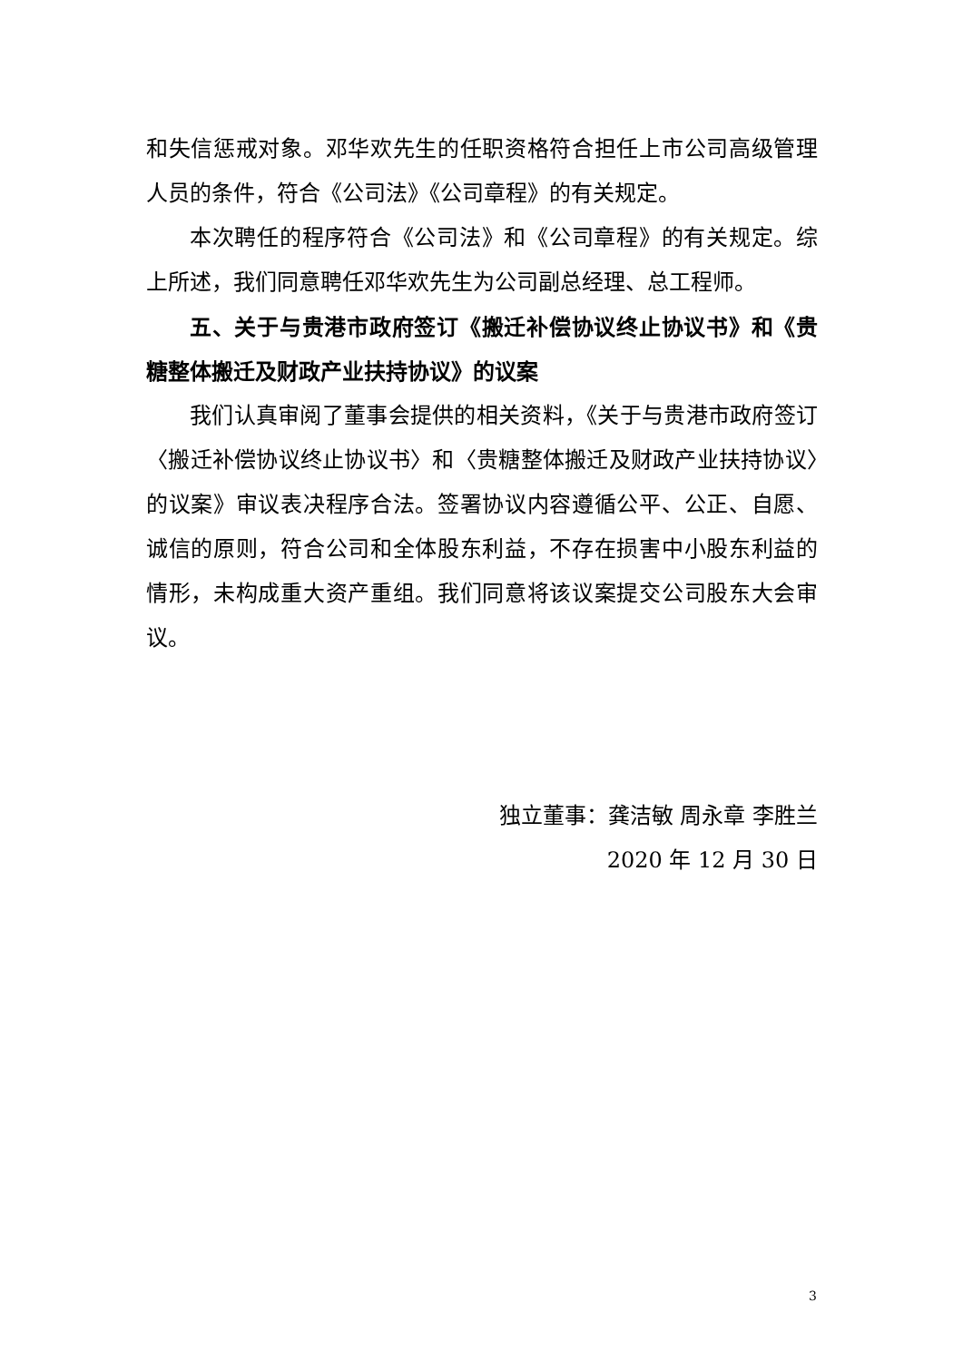和失信惩戒对象。邓华欢先生的任职资格符合担任上市公司高级管理人员的条件，符合《公司法》《公司章程》的有关规定。
本次聘任的程序符合《公司法》和《公司章程》的有关规定。综上所述，我们同意聘任邓华欢先生为公司副总经理、总工程师。
五、关于与贵港市政府签订《搬迁补偿协议终止协议书》和《贵糖整体搬迁及财政产业扶持协议》的议案
我们认真审阅了董事会提供的相关资料，《关于与贵港市政府签订〈搬迁补偿协议终止协议书〉和〈贵糖整体搬迁及财政产业扶持协议〉的议案》审议表决程序合法。签署协议内容遵循公平、公正、自愿、诚信的原则，符合公司和全体股东利益，不存在损害中小股东利益的情形，未构成重大资产重组。我们同意将该议案提交公司股东大会审议。
独立董事：龚洁敏 周永章 李胜兰
2020 年 12 月 30 日
3